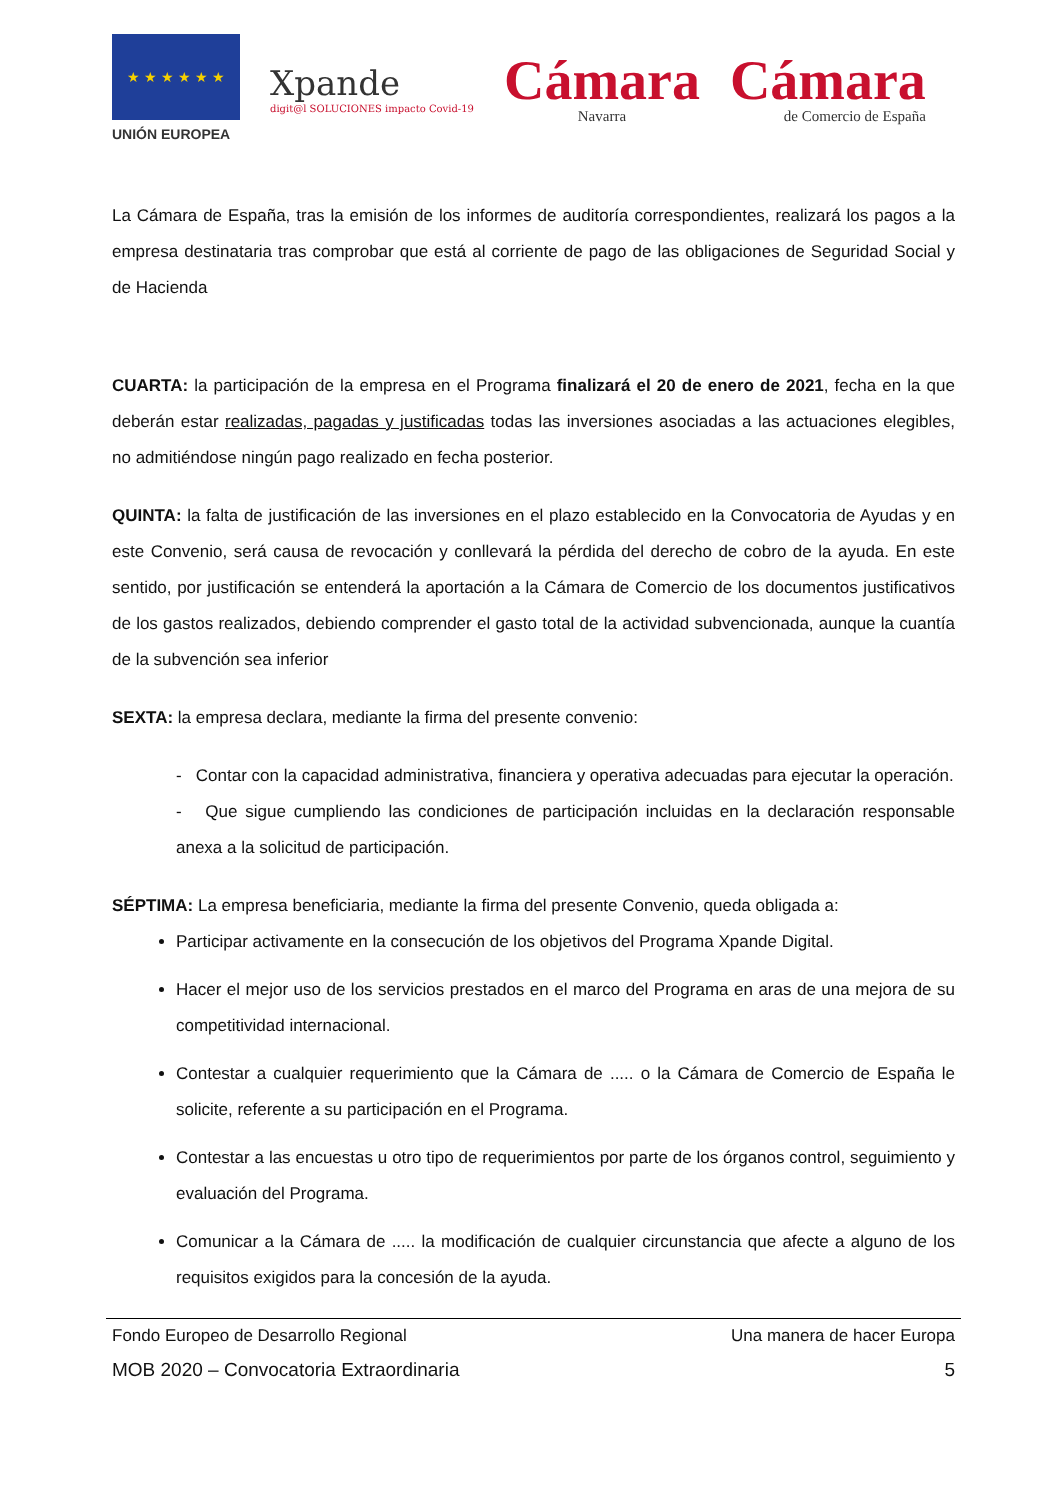★ ★ ★ ★ ★ ★
UNIÓN EUROPEA
Xpande
digit@l SOLUCIONES impacto Covid-19
Cámara
Navarra
Cámara
de Comercio de España
La Cámara de España, tras la emisión de los informes de auditoría correspondientes, realizará los pagos a la empresa destinataria tras comprobar que está al corriente de pago de las obligaciones de Seguridad Social y de Hacienda
CUARTA: la participación de la empresa en el Programa finalizará el 20 de enero de 2021, fecha en la que deberán estar realizadas, pagadas y justificadas todas las inversiones asociadas a las actuaciones elegibles, no admitiéndose ningún pago realizado en fecha posterior.
QUINTA: la falta de justificación de las inversiones en el plazo establecido en la Convocatoria de Ayudas y en este Convenio, será causa de revocación y conllevará la pérdida del derecho de cobro de la ayuda. En este sentido, por justificación se entenderá la aportación a la Cámara de Comercio de los documentos justificativos de los gastos realizados, debiendo comprender el gasto total de la actividad subvencionada, aunque la cuantía de la subvención sea inferior
SEXTA: la empresa declara, mediante la firma del presente convenio:
- Contar con la capacidad administrativa, financiera y operativa adecuadas para ejecutar la operación.
- Que sigue cumpliendo las condiciones de participación incluidas en la declaración responsable anexa a la solicitud de participación.
SÉPTIMA: La empresa beneficiaria, mediante la firma del presente Convenio, queda obligada a:
Participar activamente en la consecución de los objetivos del Programa Xpande Digital.
Hacer el mejor uso de los servicios prestados en el marco del Programa en aras de una mejora de su competitividad internacional.
Contestar a cualquier requerimiento que la Cámara de ..... o la Cámara de Comercio de España le solicite, referente a su participación en el Programa.
Contestar a las encuestas u otro tipo de requerimientos por parte de los órganos control, seguimiento y evaluación del Programa.
Comunicar a la Cámara de ..... la modificación de cualquier circunstancia que afecte a alguno de los requisitos exigidos para la concesión de la ayuda.
Fondo Europeo de Desarrollo Regional Una manera de hacer Europa
MOB 2020 – Convocatoria Extraordinaria 5